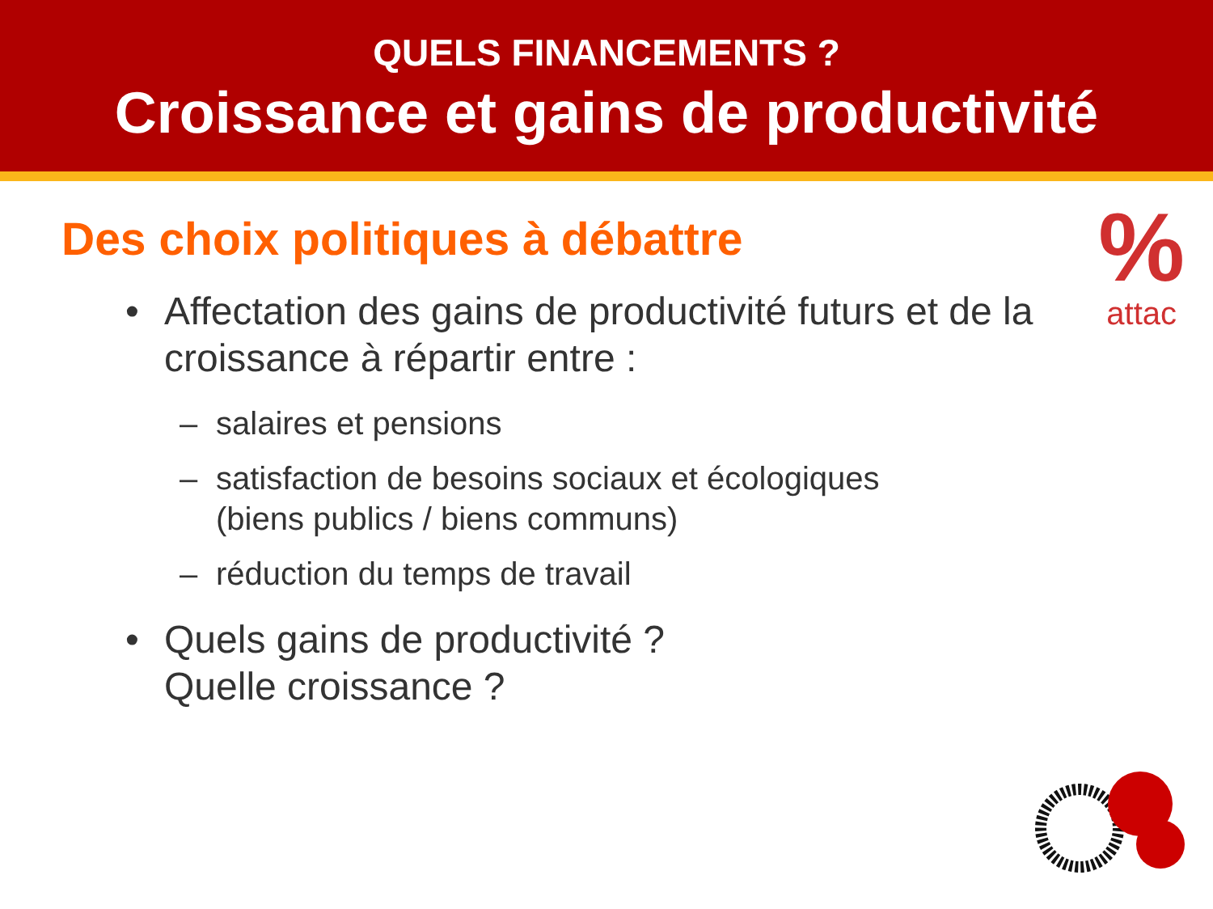QUELS FINANCEMENTS ?
Croissance et gains de productivité
%
attac
Des choix politiques à débattre
• Affectation des gains de productivité futurs et de la croissance à répartir entre :
– salaires et pensions
– satisfaction de besoins sociaux et écologiques
(biens publics / biens communs)
– réduction du temps de travail
• Quels gains de productivité ?
Quelle croissance ?